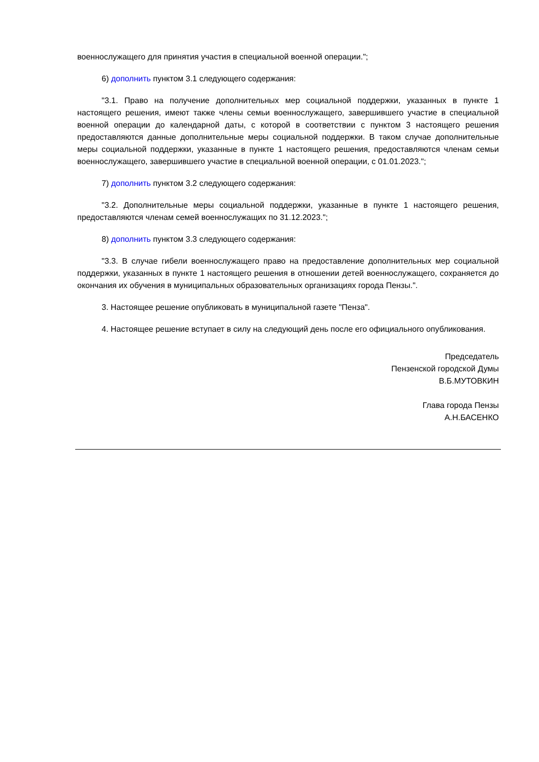военнослужащего для принятия участия в специальной военной операции.";
6) дополнить пунктом 3.1 следующего содержания:
"3.1. Право на получение дополнительных мер социальной поддержки, указанных в пункте 1 настоящего решения, имеют также члены семьи военнослужащего, завершившего участие в специальной военной операции до календарной даты, с которой в соответствии с пунктом 3 настоящего решения предоставляются данные дополнительные меры социальной поддержки. В таком случае дополнительные меры социальной поддержки, указанные в пункте 1 настоящего решения, предоставляются членам семьи военнослужащего, завершившего участие в специальной военной операции, с 01.01.2023.";
7) дополнить пунктом 3.2 следующего содержания:
"3.2. Дополнительные меры социальной поддержки, указанные в пункте 1 настоящего решения, предоставляются членам семей военнослужащих по 31.12.2023.";
8) дополнить пунктом 3.3 следующего содержания:
"3.3. В случае гибели военнослужащего право на предоставление дополнительных мер социальной поддержки, указанных в пункте 1 настоящего решения в отношении детей военнослужащего, сохраняется до окончания их обучения в муниципальных образовательных организациях города Пензы.".
3. Настоящее решение опубликовать в муниципальной газете "Пенза".
4. Настоящее решение вступает в силу на следующий день после его официального опубликования.
Председатель
Пензенской городской Думы
В.Б.МУТОВКИН
Глава города Пензы
А.Н.БАСЕНКО